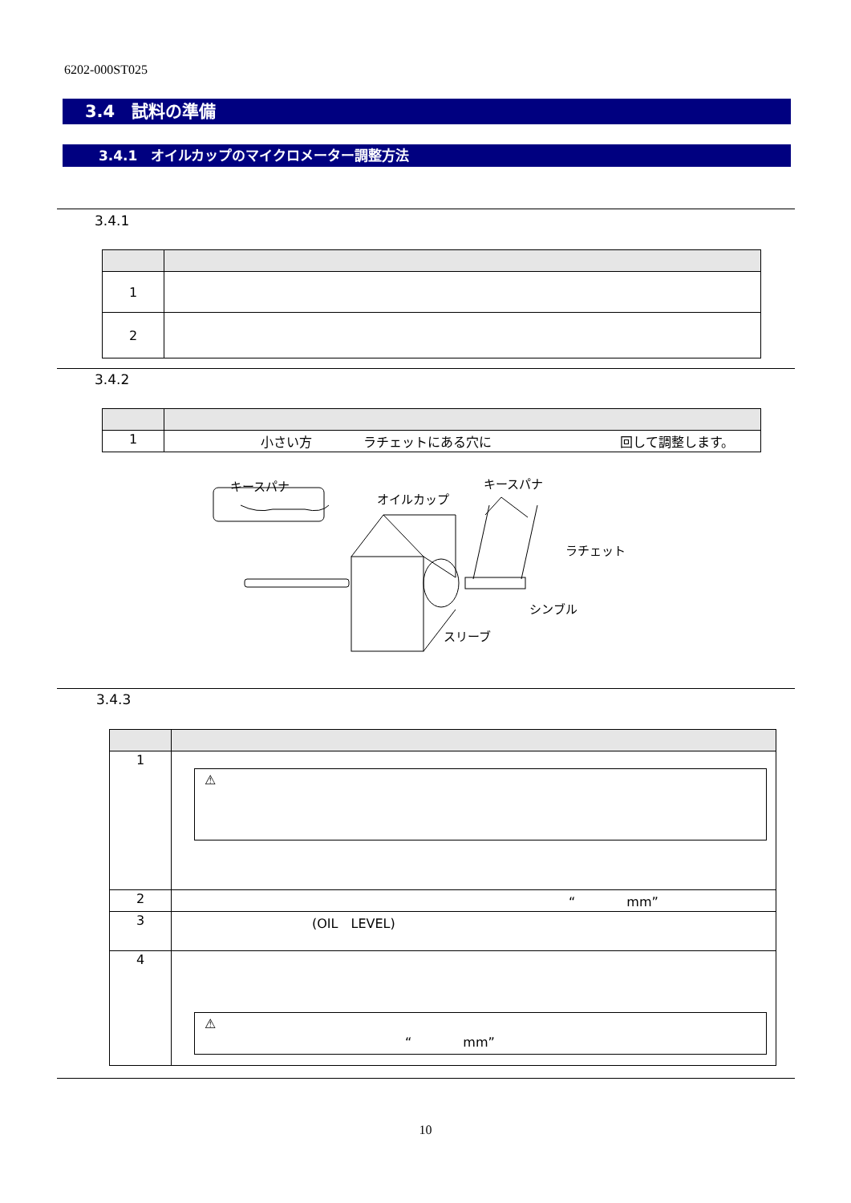6202-000ST025
3.4　試料の準備
3.4.1　オイルカップのマイクロメーター調整方法
3.4.1
| 1 | |
| 2 | |
3.4.2
| 1 | 小さい方 ラチェットにある穴に 回して調整します。 |
キースパナ
オイルカップ
キースパナ
ラチェット
シンブル
スリーブ
3.4.3
| 1 | ⚠ |
| 2 | “ mm” |
| 3 | (OIL LEVEL) |
| 4 | ⚠ “ mm” |
10